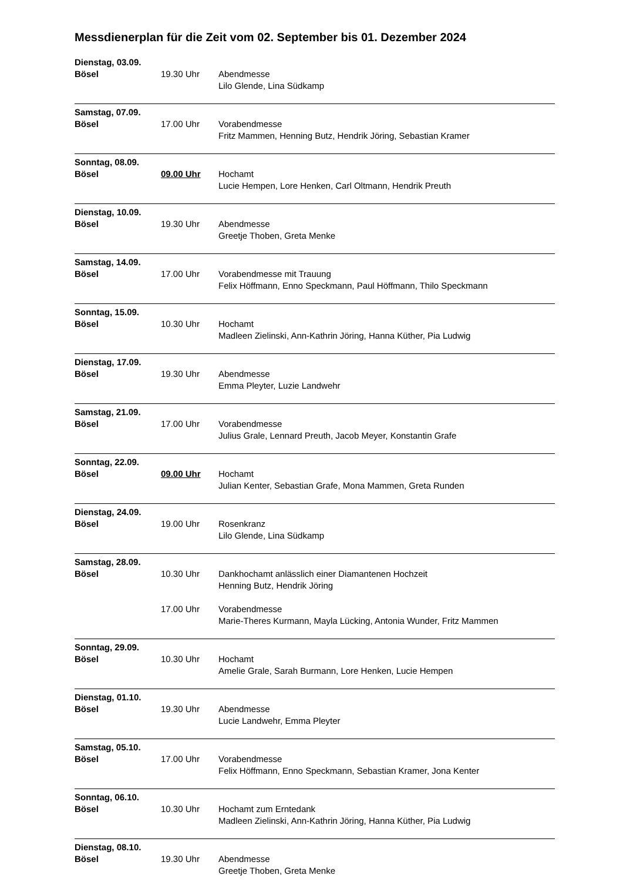Messdienerplan für die Zeit vom 02. September bis 01. Dezember 2024
Dienstag, 03.09.
Bösel 19.30 Uhr Abendmesse
Lilo Glende, Lina Südkamp
Samstag, 07.09.
Bösel 17.00 Uhr Vorabendmesse
Fritz Mammen, Henning Butz, Hendrik Jöring, Sebastian Kramer
Sonntag, 08.09.
Bösel 09.00 Uhr Hochamt
Lucie Hempen, Lore Henken, Carl Oltmann, Hendrik Preuth
Dienstag, 10.09.
Bösel 19.30 Uhr Abendmesse
Greetje Thoben, Greta Menke
Samstag, 14.09.
Bösel 17.00 Uhr Vorabendmesse mit Trauung
Felix Höffmann, Enno Speckmann, Paul Höffmann, Thilo Speckmann
Sonntag, 15.09.
Bösel 10.30 Uhr Hochamt
Madleen Zielinski, Ann-Kathrin Jöring, Hanna Küther, Pia Ludwig
Dienstag, 17.09.
Bösel 19.30 Uhr Abendmesse
Emma Pleyter, Luzie Landwehr
Samstag, 21.09.
Bösel 17.00 Uhr Vorabendmesse
Julius Grale, Lennard Preuth, Jacob Meyer, Konstantin Grafe
Sonntag, 22.09.
Bösel 09.00 Uhr Hochamt
Julian Kenter, Sebastian Grafe, Mona Mammen, Greta Runden
Dienstag, 24.09.
Bösel 19.00 Uhr Rosenkranz
Lilo Glende, Lina Südkamp
Samstag, 28.09.
Bösel 10.30 Uhr Dankhochamt anlässlich einer Diamantenen Hochzeit
Henning Butz, Hendrik Jöring
17.00 Uhr Vorabendmesse
Marie-Theres Kurmann, Mayla Lücking, Antonia Wunder, Fritz Mammen
Sonntag, 29.09.
Bösel 10.30 Uhr Hochamt
Amelie Grale, Sarah Burmann, Lore Henken, Lucie Hempen
Dienstag, 01.10.
Bösel 19.30 Uhr Abendmesse
Lucie Landwehr, Emma Pleyter
Samstag, 05.10.
Bösel 17.00 Uhr Vorabendmesse
Felix Höffmann, Enno Speckmann, Sebastian Kramer, Jona Kenter
Sonntag, 06.10.
Bösel 10.30 Uhr Hochamt zum Erntedank
Madleen Zielinski, Ann-Kathrin Jöring, Hanna Küther, Pia Ludwig
Dienstag, 08.10.
Bösel 19.30 Uhr Abendmesse
Greetje Thoben, Greta Menke